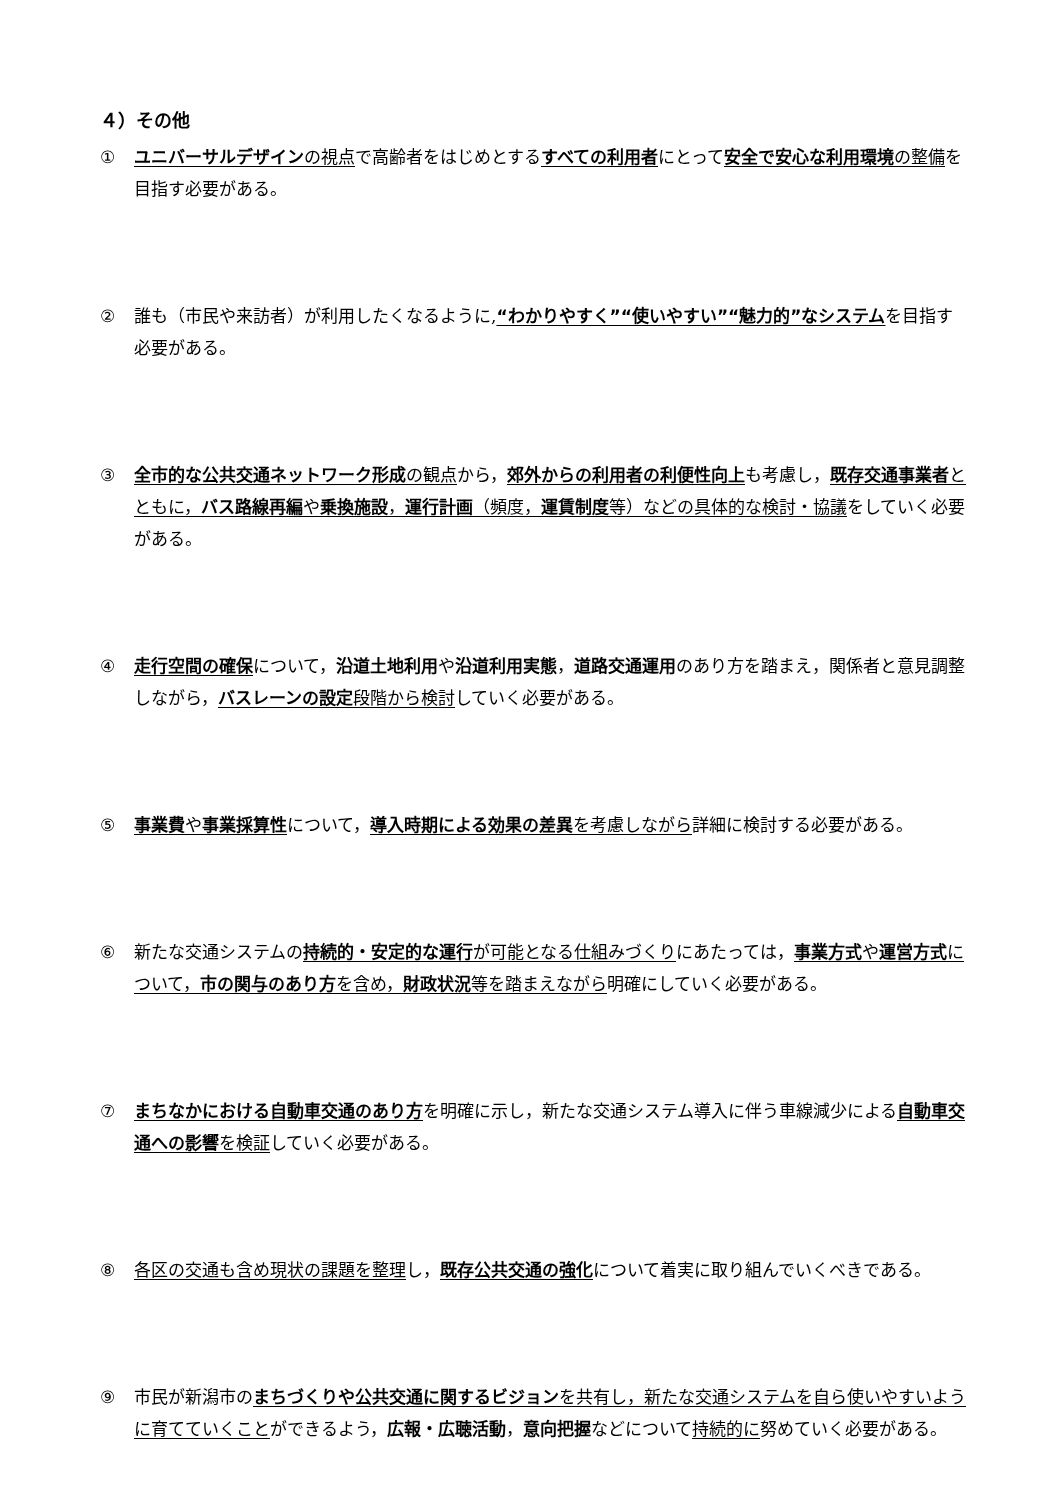４）その他
① ユニバーサルデザインの視点で高齢者をはじめとするすべての利用者にとって安全で安心な利用環境の整備を目指す必要がある。
② 誰も（市民や来訪者）が利用したくなるように,“わかりやすく”“使いやすい”“魅力的”なシステムを目指す必要がある。
③ 全市的な公共交通ネットワーク形成の観点から，郊外からの利用者の利便性向上も考慮し，既存交通事業者とともに，バス路線再編や乗換施設，運行計画（頻度，運賃制度等）などの具体的な検討・協議をしていく必要がある。
④ 走行空間の確保について，沿道土地利用や沿道利用実態，道路交通運用のあり方を踏まえ，関係者と意見調整しながら，バスレーンの設定段階から検討していく必要がある。
⑤ 事業費や事業採算性について，導入時期による効果の差異を考慮しながら詳細に検討する必要がある。
⑥ 新たな交通システムの持続的・安定的な運行が可能となる仕組みづくりにあたっては，事業方式や運営方式について，市の関与のあり方を含め，財政状況等を踏まえながら明確にしていく必要がある。
⑦ まちなかにおける自動車交通のあり方を明確に示し，新たな交通システム導入に伴う車線減少による自動車交通への影響を検証していく必要がある。
⑧ 各区の交通も含め現状の課題を整理し，既存公共交通の強化について着実に取り組んでいくべきである。
⑨ 市民が新潟市のまちづくりや公共交通に関するビジョンを共有し，新たな交通システムを自ら使いやすいように育てていくことができるよう，広報・広聴活動，意向把握などについて持続的に努めていく必要がある。